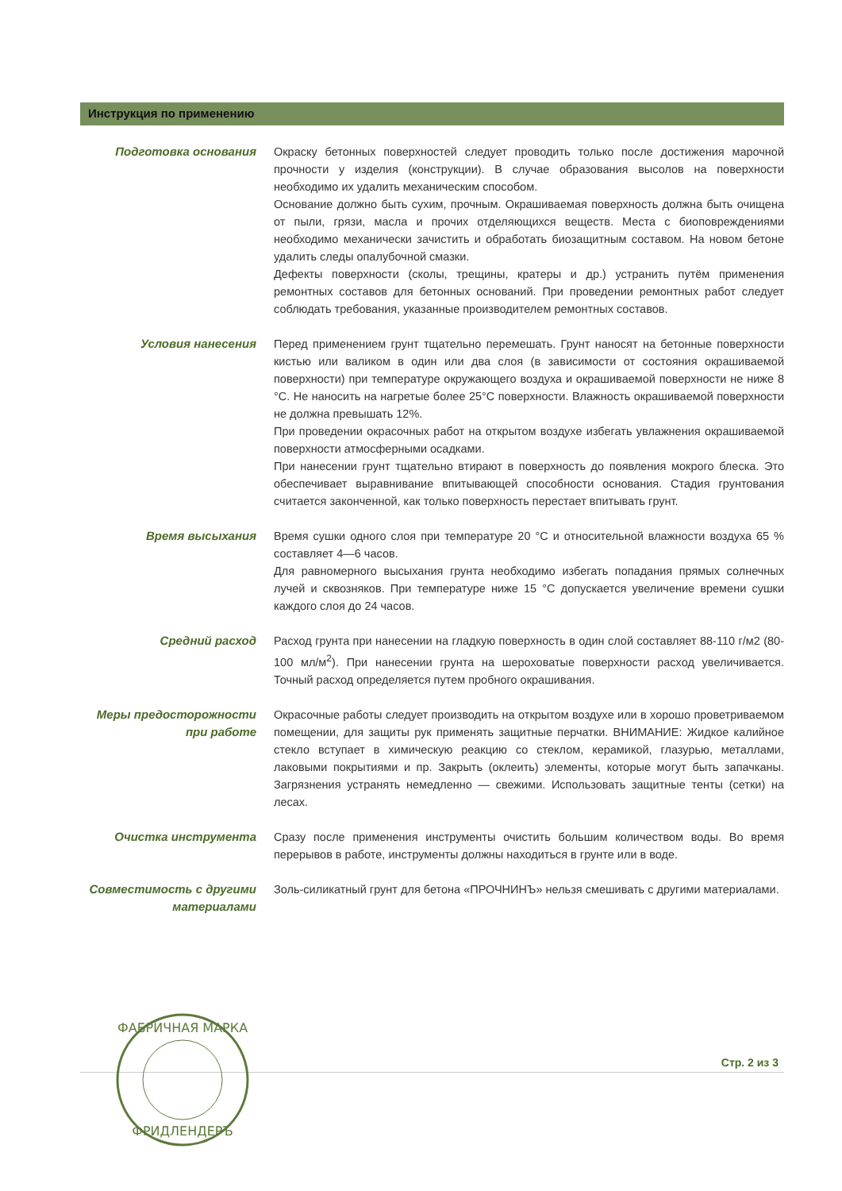Инструкция по применению
Подготовка основания Окраску бетонных поверхностей следует проводить только после достижения марочной прочности у изделия (конструкции). В случае образования высолов на поверхности необходимо их удалить механическим способом.
Основание должно быть сухим, прочным. Окрашиваемая поверхность должна быть очищена от пыли, грязи, масла и прочих отделяющихся веществ. Места с биоповреждениями необходимо механически зачистить и обработать биозащитным составом. На новом бетоне удалить следы опалубочной смазки.
Дефекты поверхности (сколы, трещины, кратеры и др.) устранить путём применения ремонтных составов для бетонных оснований. При проведении ремонтных работ следует соблюдать требования, указанные производителем ремонтных составов.
Условия нанесения Перед применением грунт тщательно перемешать. Грунт наносят на бетонные поверхности кистью или валиком в один или два слоя (в зависимости от состояния окрашиваемой поверхности) при температуре окружающего воздуха и окрашиваемой поверхности не ниже 8 °С. Не наносить на нагретые более 25°С поверхности. Влажность окрашиваемой поверхности не должна превышать 12%.
При проведении окрасочных работ на открытом воздухе избегать увлажнения окрашиваемой поверхности атмосферными осадками.
При нанесении грунт тщательно втирают в поверхность до появления мокрого блеска. Это обеспечивает выравнивание впитывающей способности основания. Стадия грунтования считается законченной, как только поверхность перестает впитывать грунт.
Время высыхания Время сушки одного слоя при температуре 20 °С и относительной влажности воздуха 65 % составляет 4—6 часов.
Для равномерного высыхания грунта необходимо избегать попадания прямых солнечных лучей и сквозняков. При температуре ниже 15 °С допускается увеличение времени сушки каждого слоя до 24 часов.
Средний расход Расход грунта при нанесении на гладкую поверхность в один слой составляет 88-110 г/м2 (80-100 мл/м<sup>2</sup>). При нанесении грунта на шероховатые поверхности расход увеличивается. Точный расход определяется путем пробного окрашивания.
Меры предосторожности при работе
Окрасочные работы следует производить на открытом воздухе или в хорошо проветриваемом помещении, для защиты рук применять защитные перчатки. ВНИМАНИЕ: Жидкое калийное стекло вступает в химическую реакцию со стеклом, керамикой, глазурью, металлами, лаковыми покрытиями и пр. Закрыть (оклеить) элементы, которые могут быть запачканы. Загрязнения устранять немедленно — свежими. Использовать защитные тенты (сетки) на лесах.
Очистка инструмента Сразу после применения инструменты очистить большим количеством воды. Во время перерывов в работе, инструменты должны находиться в грунте или в воде.
Совместимость с другими материалами
Золь-силикатный грунт для бетона «ПРОЧНИНЪ» нельзя смешивать с другими материалами.
Стр. 2 из 3
ФАБРИЧНАЯ МАРКА
ФРИДЛЕНДЕРЪ